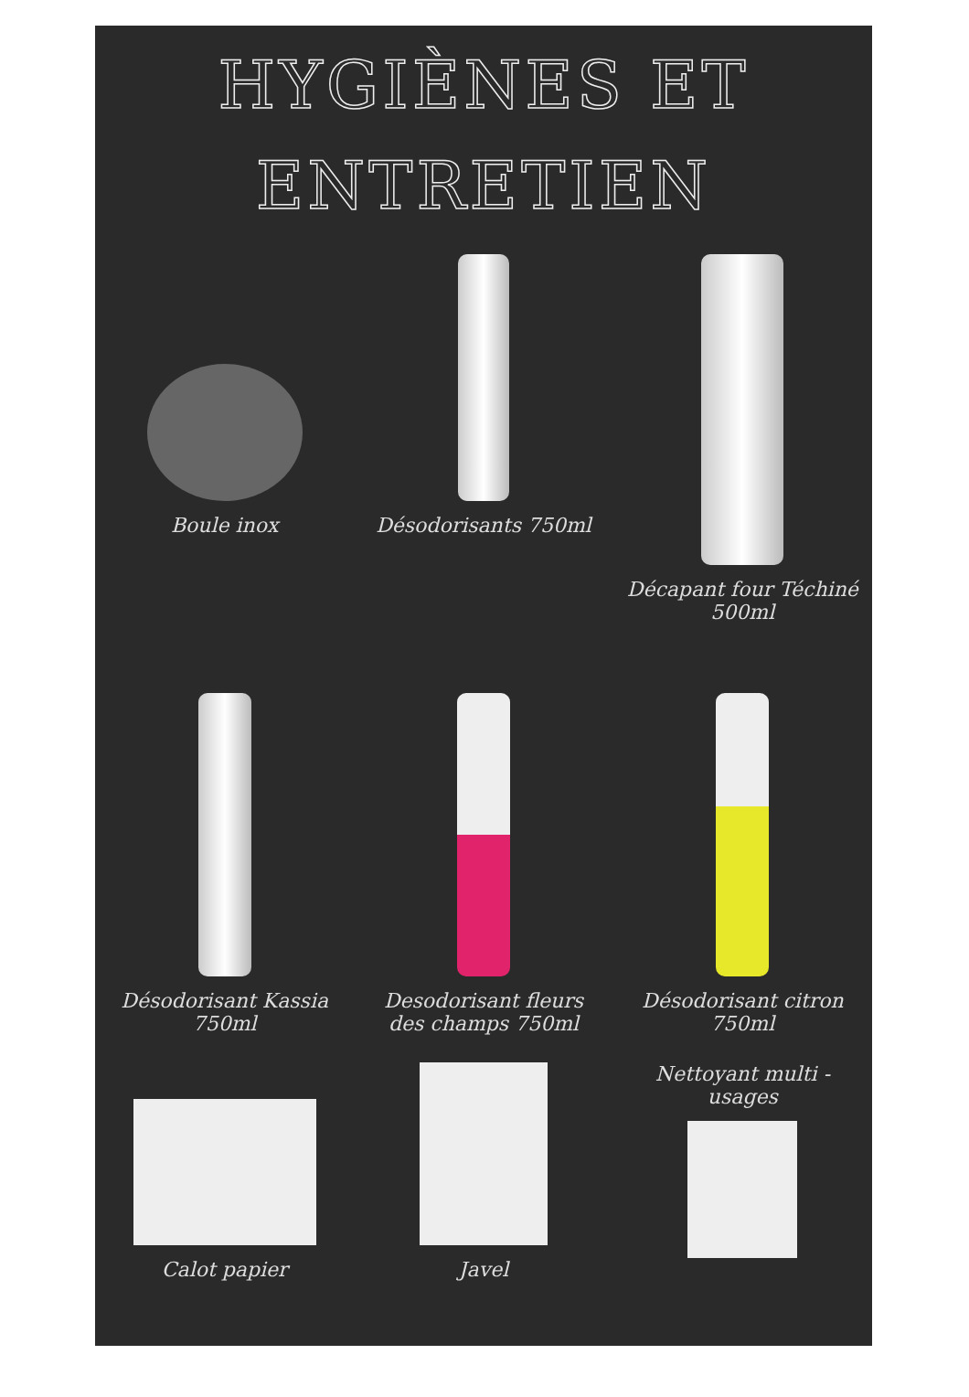HYGIÈNES ET
ENTRETIEN
Boule inox
Désodorisants 750ml Décapant four Téchiné 500ml
Désodorisant Kassia 750ml
Desodorisant fleurs des champs 750ml
Désodorisant citron 750ml
Calot papier Javel Nettoyant multi -usages